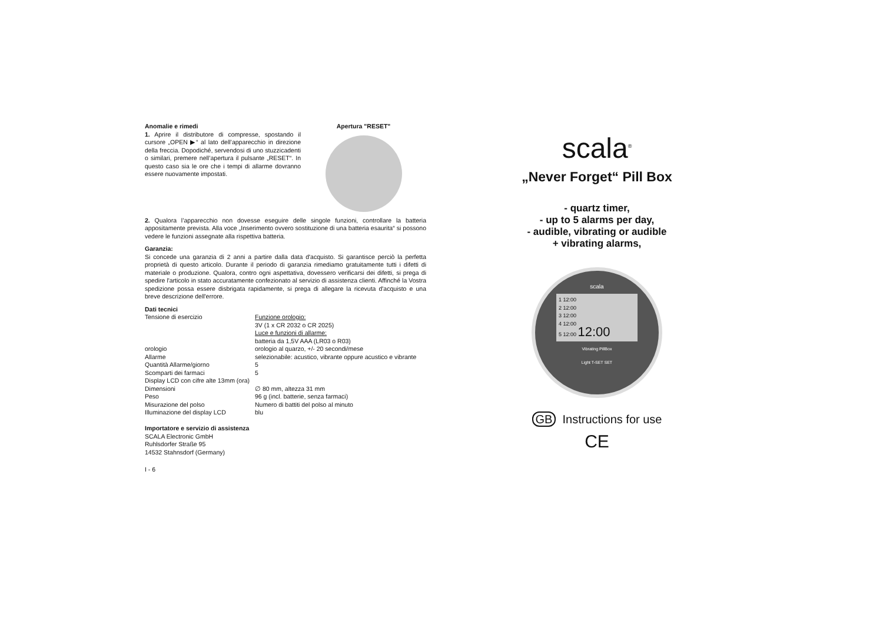Anomalie e rimedi
1. Aprire il distributore di compresse, spostando il cursore „OPEN ▶“ al lato dell’apparecchio in direzione della freccia. Dopodiché, servendosi di uno stuzzicadenti o similari, premere nell’apertura il pulsante „RESET“. In questo caso sia le ore che i tempi di allarme dovranno essere nuovamente impostati.
Apertura "RESET"
2. Qualora l’apparecchio non dovesse eseguire delle singole funzioni, controllare la batteria appositamente prevista. Alla voce „Inserimento ovvero sostituzione di una batteria esaurita“ si possono vedere le funzioni assegnate alla rispettiva batteria.
Garanzia:
Si concede una garanzia di 2 anni a partire dalla data d'acquisto. Si garantisce perciò la perfetta proprietà di questo articolo. Durante il periodo di garanzia rimediamo gratuitamente tutti i difetti di materiale o produzione. Qualora, contro ogni aspettativa, dovessero verificarsi dei difetti, si prega di spedire l'articolo in stato accuratamente confezionato al servizio di assistenza clienti. Affinché la Vostra spedizione possa essere disbrigata rapidamente, si prega di allegare la ricevuta d'acquisto e una breve descrizione dell'errore.
Dati tecnici
| Tensione di esercizio | Funzione orologio: 3V (1 x CR 2032 o CR 2025) Luce e funzioni di allarme: batteria da 1,5V AAA (LR03 o R03) |
| orologio | orologio al quarzo, +/- 20 secondi/mese |
| Allarme | selezionabile: acustico, vibrante oppure acustico e vibrante |
| Quantità Allarme/giorno | 5 |
| Scomparti dei farmaci | 5 |
| Display LCD con cifre alte 13mm (ora) | |
| Dimensioni | ∅ 80 mm, altezza 31 mm |
| Peso | 96 g (incl. batterie, senza farmaci) |
| Misurazione del polso | Numero di battiti del polso al minuto |
| Illuminazione del display LCD | blu |
Importatore e servizio di assistenza
SCALA Electronic GmbH
Ruhlsdorfer Straße 95
14532 Stahnsdorf (Germany)
I - 6
scala<sup>®</sup>
„Never Forget“ Pill Box
- quartz timer,
- up to 5 alarms per day,
- audible, vibrating or audible
+ vibrating alarms,
scala
1 12:00
2 12:00
3 12:00
4 12:00
5 12:00 12:00
Vibrating PillBox
Light T-SET SET
GB Instructions for use
CE